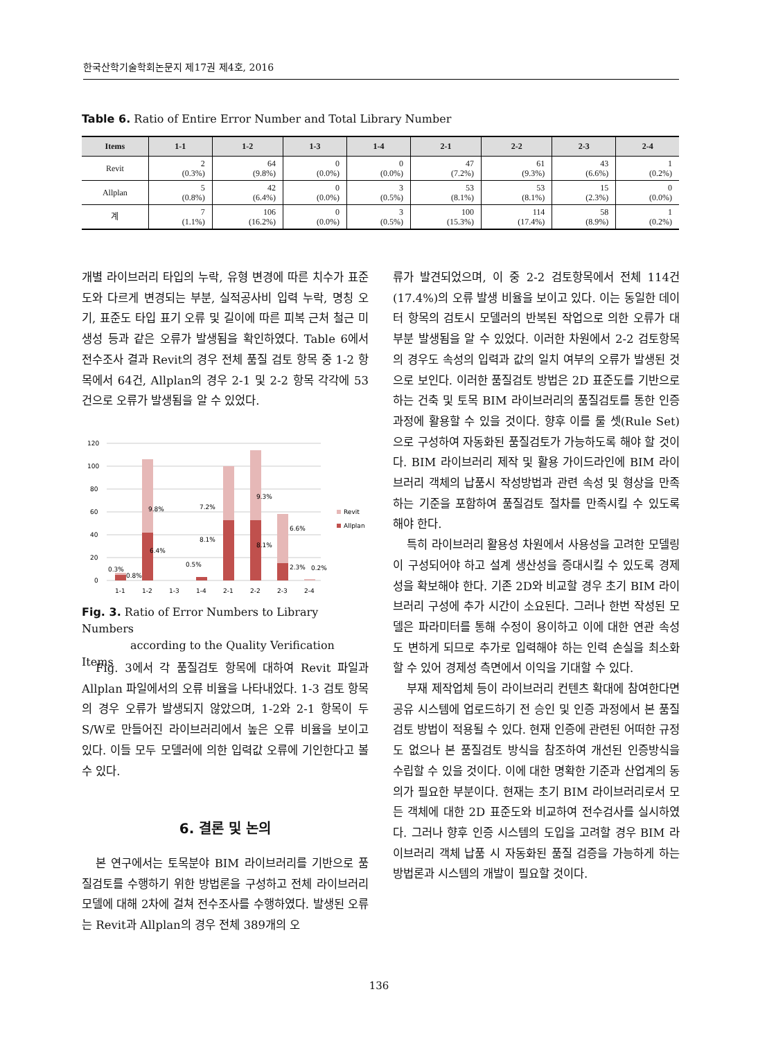한국산학기술학회논문지 제17권 제4호, 2016
Table 6. Ratio of Entire Error Number and Total Library Number
| Items | 1-1 | 1-2 | 1-3 | 1-4 | 2-1 | 2-2 | 2-3 | 2-4 |
| --- | --- | --- | --- | --- | --- | --- | --- | --- |
| Revit | 2 (0.3%) | 64 (9.8%) | 0 (0.0%) | 0 (0.0%) | 47 (7.2%) | 61 (9.3%) | 43 (6.6%) | 1 (0.2%) |
| Allplan | 5 (0.8%) | 42 (6.4%) | 0 (0.0%) | 3 (0.5%) | 53 (8.1%) | 53 (8.1%) | 15 (2.3%) | 0 (0.0%) |
| 계 | 7 (1.1%) | 106 (16.2%) | 0 (0.0%) | 3 (0.5%) | 100 (15.3%) | 114 (17.4%) | 58 (8.9%) | 1 (0.2%) |
개별 라이브러리 타입의 누락, 유형 변경에 따른 치수가 표준도와 다르게 변경되는 부분, 실적공사비 입력 누락, 명칭 오기, 표준도 타입 표기 오류 및 길이에 따른 피복 근처 철근 미 생성 등과 같은 오류가 발생됨을 확인하였다. Table 6에서 전수조사 결과 Revit의 경우 전체 품질 검토 항목 중 1-2 항목에서 64건, Allplan의 경우 2-1 및 2-2 항목 각각에 53건으로 오류가 발생됨을 알 수 있었다.
120
100
80
60
40
20
0
0.3%
0.8%
9.8%
6.4%
7.2%
8.1%
0.5%
9.3%
8.1%
6.6%
2.3%
0.2%
1-1
1-2
1-3
1-4
2-1
2-2
2-3
2-4
Revit
Allplan
Fig. 3. Ratio of Error Numbers to Library Numbers
according to the Quality Verification Items
Fig. 3에서 각 품질검토 항목에 대하여 Revit 파일과 Allplan 파일에서의 오류 비율을 나타내었다. 1-3 검토 항목의 경우 오류가 발생되지 않았으며, 1-2와 2-1 항목이 두 S/W로 만들어진 라이브러리에서 높은 오류 비율을 보이고 있다. 이들 모두 모델러에 의한 입력값 오류에 기인한다고 볼 수 있다.
6. 결론 및 논의
본 연구에서는 토목분야 BIM 라이브러리를 기반으로 품질검토를 수행하기 위한 방법론을 구성하고 전체 라이브러리 모델에 대해 2차에 걸쳐 전수조사를 수행하였다. 발생된 오류는 Revit과 Allplan의 경우 전체 389개의 오
류가 발견되었으며, 이 중 2-2 검토항목에서 전체 114건(17.4%)의 오류 발생 비율을 보이고 있다. 이는 동일한 데이터 항목의 검토시 모델러의 반복된 작업으로 의한 오류가 대부분 발생됨을 알 수 있었다. 이러한 차원에서 2-2 검토항목의 경우도 속성의 입력과 값의 일치 여부의 오류가 발생된 것으로 보인다. 이러한 품질검토 방법은 2D 표준도를 기반으로 하는 건축 및 토목 BIM 라이브러리의 품질검토를 통한 인증과정에 활용할 수 있을 것이다. 향후 이를 룰 셋(Rule Set)으로 구성하여 자동화된 품질검토가 가능하도록 해야 할 것이다. BIM 라이브러리 제작 및 활용 가이드라인에 BIM 라이브러리 객체의 납품시 작성방법과 관련 속성 및 형상을 만족하는 기준을 포함하여 품질검토 절차를 만족시킬 수 있도록 해야 한다.
특히 라이브러리 활용성 차원에서 사용성을 고려한 모델링이 구성되어야 하고 설계 생산성을 증대시킬 수 있도록 경제성을 확보해야 한다. 기존 2D와 비교할 경우 초기 BIM 라이브러리 구성에 추가 시간이 소요된다. 그러나 한번 작성된 모델은 파라미터를 통해 수정이 용이하고 이에 대한 연관 속성도 변하게 되므로 추가로 입력해야 하는 인력 손실을 최소화할 수 있어 경제성 측면에서 이익을 기대할 수 있다.
부재 제작업체 등이 라이브러리 컨텐츠 확대에 참여한다면 공유 시스템에 업로드하기 전 승인 및 인증 과정에서 본 품질 검토 방법이 적용될 수 있다. 현재 인증에 관련된 어떠한 규정도 없으나 본 품질검토 방식을 참조하여 개선된 인증방식을 수립할 수 있을 것이다. 이에 대한 명확한 기준과 산업계의 동의가 필요한 부분이다. 현재는 초기 BIM 라이브러리로서 모든 객체에 대한 2D 표준도와 비교하여 전수검사를 실시하였다. 그러나 향후 인증 시스템의 도입을 고려할 경우 BIM 라이브러리 객체 납품 시 자동화된 품질 검증을 가능하게 하는 방법론과 시스템의 개발이 필요할 것이다.
136